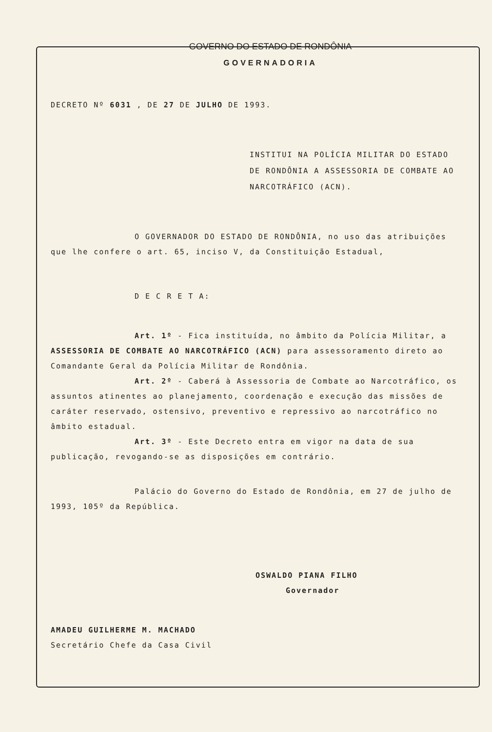GOVERNO DO ESTADO DE RONDÔNIA
GOVERNADORIA
DECRETO Nº 6031 , DE 27 DE JULHO DE 1993.
INSTITUI NA POLÍCIA MILITAR DO ESTADO DE RONDÔNIA A ASSESSORIA DE COMBATE AO NARCOTRÁFICO (ACN).
O GOVERNADOR DO ESTADO DE RONDÔNIA, no uso das atribuições que lhe confere o art. 65, inciso V, da Constituição Estadual,
D E C R E T A:
Art. 1º - Fica instituída, no âmbito da Polícia Militar, a ASSESSORIA DE COMBATE AO NARCOTRÁFICO (ACN) para assessoramento direto ao Comandante Geral da Polícia Militar de Rondônia.
Art. 2º - Caberá à Assessoria de Combate ao Narcotráfico, os assuntos atinentes ao planejamento, coordenação e execução das missões de caráter reservado, ostensivo, preventivo e repressivo ao narcotráfico no âmbito estadual.
Art. 3º - Este Decreto entra em vigor na data de sua publicação, revogando-se as disposições em contrário.
Palácio do Governo do Estado de Rondônia, em 27 de julho de 1993, 105º da República.
OSWALDO PIANA FILHO
Governador
AMADEU GUILHERME M. MACHADO
Secretário Chefe da Casa Civil